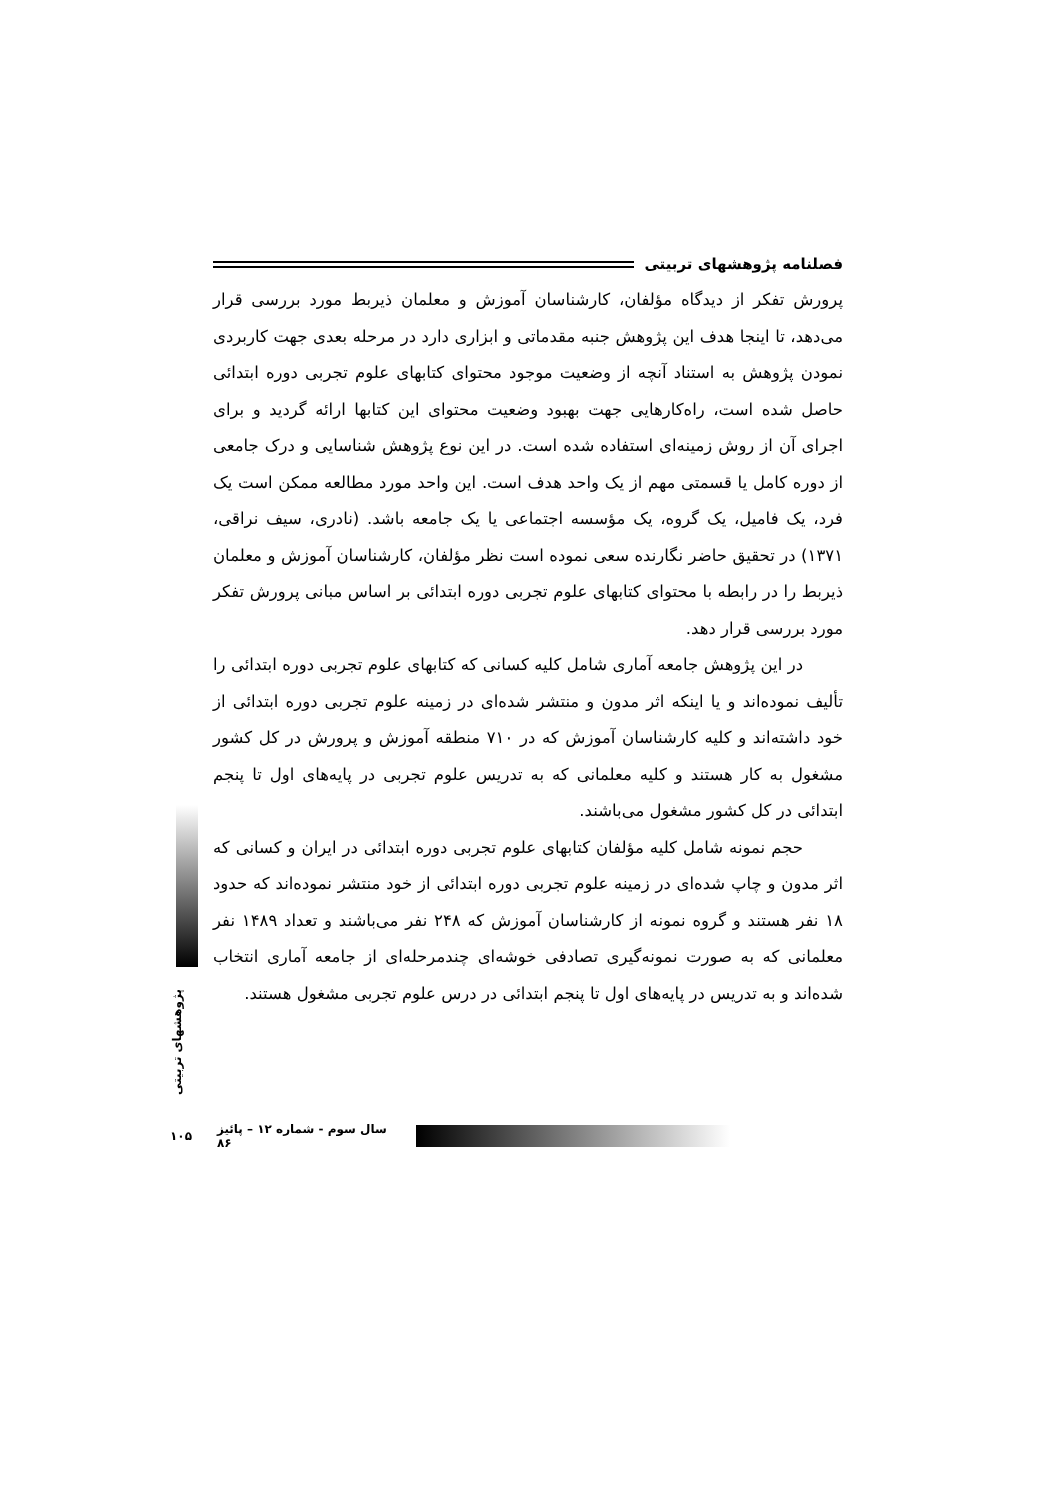فصلنامه پژوهشهای تربیتی
پرورش تفکر از دیدگاه مؤلفان، کارشناسان آموزش و معلمان ذیربط مورد بررسی قرار می‌دهد، تا اینجا هدف این پژوهش جنبه مقدماتی و ابزاری دارد در مرحله بعدی جهت کاربردی نمودن پژوهش به استناد آنچه از وضعیت موجود محتوای کتابهای علوم تجربی دوره ابتدائی حاصل شده است، راه‌کارهایی جهت بهبود وضعیت محتوای این کتابها ارائه گردید و برای اجرای آن از روش زمینه‌ای استفاده شده است. در این نوع پژوهش شناسایی و درک جامعی از دوره کامل یا قسمتی مهم از یک واحد هدف است. این واحد مورد مطالعه ممکن است یک فرد، یک فامیل، یک گروه، یک مؤسسه اجتماعی یا یک جامعه باشد. (نادری، سیف نراقی، ۱۳۷۱) در تحقیق حاضر نگارنده سعی نموده است نظر مؤلفان، کارشناسان آموزش و معلمان ذیربط را در رابطه با محتوای کتابهای علوم تجربی دوره ابتدائی بر اساس مبانی پرورش تفکر مورد بررسی قرار دهد.
در این پژوهش جامعه آماری شامل کلیه کسانی که کتابهای علوم تجربی دوره ابتدائی را تألیف نموده‌اند و یا اینکه اثر مدون و منتشر شده‌ای در زمینه علوم تجربی دوره ابتدائی از خود داشته‌اند و کلیه کارشناسان آموزش که در ۷۱۰ منطقه آموزش و پرورش در کل کشور مشغول به کار هستند و کلیه معلمانی که به تدریس علوم تجربی در پایه‌های اول تا پنجم ابتدائی در کل کشور مشغول می‌باشند.
حجم نمونه شامل کلیه مؤلفان کتابهای علوم تجربی دوره ابتدائی در ایران و کسانی که اثر مدون و چاپ شده‌ای در زمینه علوم تجربی دوره ابتدائی از خود منتشر نموده‌اند که حدود ۱۸ نفر هستند و گروه نمونه از کارشناسان آموزش که ۲۴۸ نفر می‌باشند و تعداد ۱۴۸۹ نفر معلمانی که به صورت نمونه‌گیری تصادفی خوشه‌ای چندمرحله‌ای از جامعه آماری انتخاب شده‌اند و به تدریس در پایه‌های اول تا پنجم ابتدائی در درس علوم تجربی مشغول هستند.
پژوهشهای تربیتی
۱۰۵ سال سوم - شماره ۱۲ – پائیز ۸۶